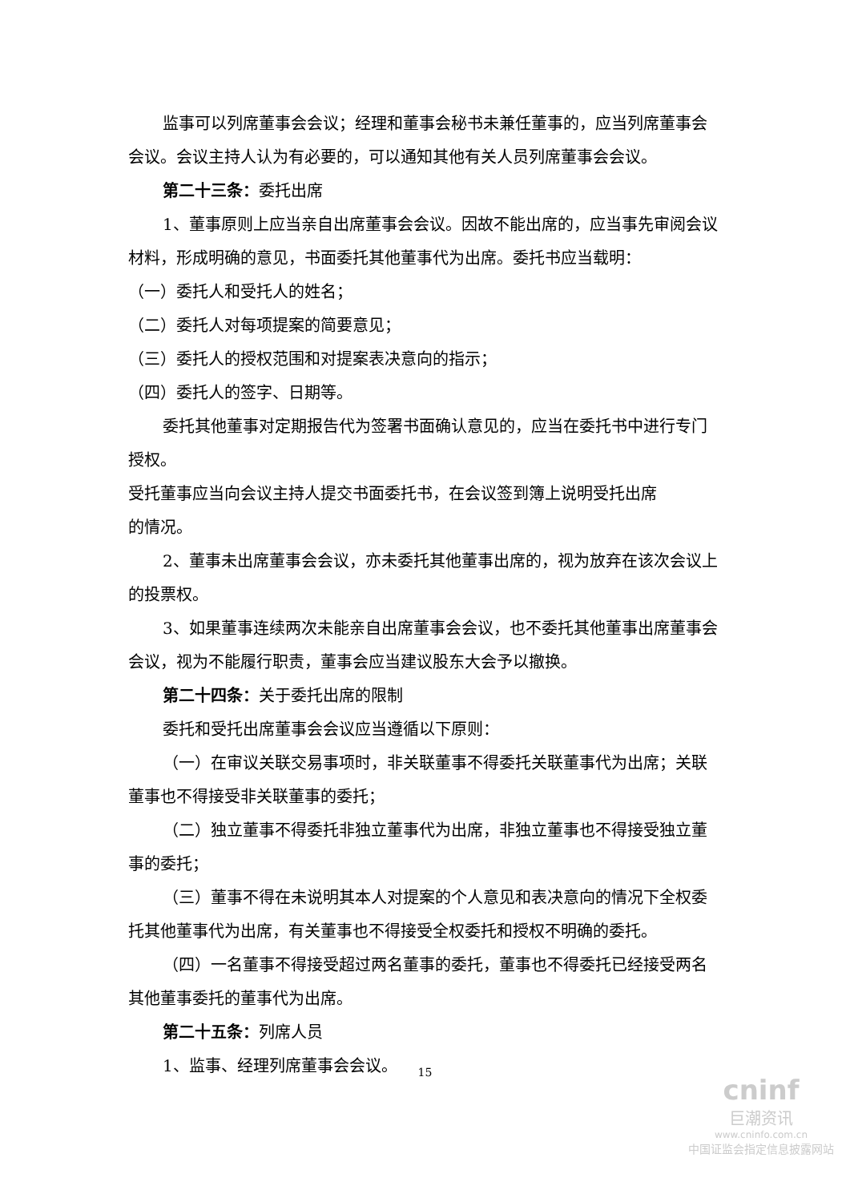监事可以列席董事会会议；经理和董事会秘书未兼任董事的，应当列席董事会会议。会议主持人认为有必要的，可以通知其他有关人员列席董事会会议。
第二十三条：委托出席
1、董事原则上应当亲自出席董事会会议。因故不能出席的，应当事先审阅会议材料，形成明确的意见，书面委托其他董事代为出席。委托书应当载明：
（一）委托人和受托人的姓名；
（二）委托人对每项提案的简要意见；
（三）委托人的授权范围和对提案表决意向的指示；
（四）委托人的签字、日期等。
委托其他董事对定期报告代为签署书面确认意见的，应当在委托书中进行专门授权。
受托董事应当向会议主持人提交书面委托书，在会议签到簿上说明受托出席
的情况。
2、董事未出席董事会会议，亦未委托其他董事出席的，视为放弃在该次会议上的投票权。
3、如果董事连续两次未能亲自出席董事会会议，也不委托其他董事出席董事会会议，视为不能履行职责，董事会应当建议股东大会予以撤换。
第二十四条：关于委托出席的限制
委托和受托出席董事会会议应当遵循以下原则：
（一）在审议关联交易事项时，非关联董事不得委托关联董事代为出席；关联董事也不得接受非关联董事的委托；
（二）独立董事不得委托非独立董事代为出席，非独立董事也不得接受独立董事的委托；
（三）董事不得在未说明其本人对提案的个人意见和表决意向的情况下全权委托其他董事代为出席，有关董事也不得接受全权委托和授权不明确的委托。
（四）一名董事不得接受超过两名董事的委托，董事也不得委托已经接受两名其他董事委托的董事代为出席。
第二十五条：列席人员
1、监事、经理列席董事会会议。
15
cninf
巨潮资讯
www.cninfo.com.cn
中国证监会指定信息披露网站